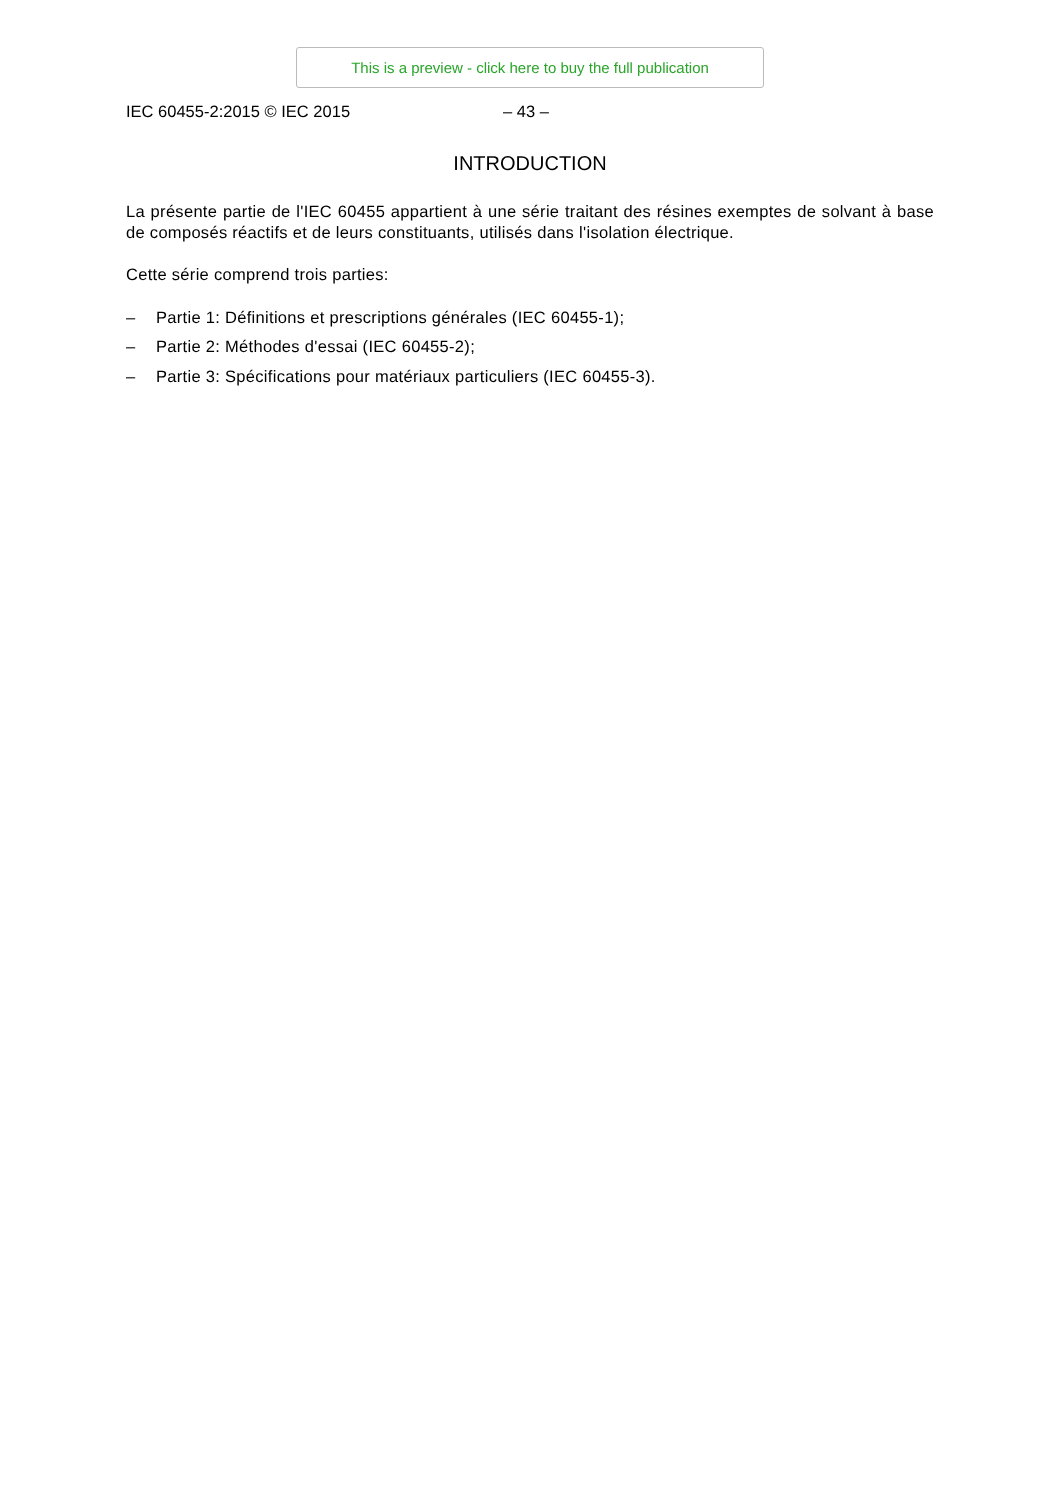This is a preview - click here to buy the full publication
IEC 60455-2:2015 © IEC 2015 – 43 –
INTRODUCTION
La présente partie de l'IEC 60455 appartient à une série traitant des résines exemptes de solvant à base de composés réactifs et de leurs constituants, utilisés dans l'isolation électrique.
Cette série comprend trois parties:
– Partie 1: Définitions et prescriptions générales (IEC 60455-1);
– Partie 2: Méthodes d'essai (IEC 60455-2);
– Partie 3: Spécifications pour matériaux particuliers (IEC 60455-3).